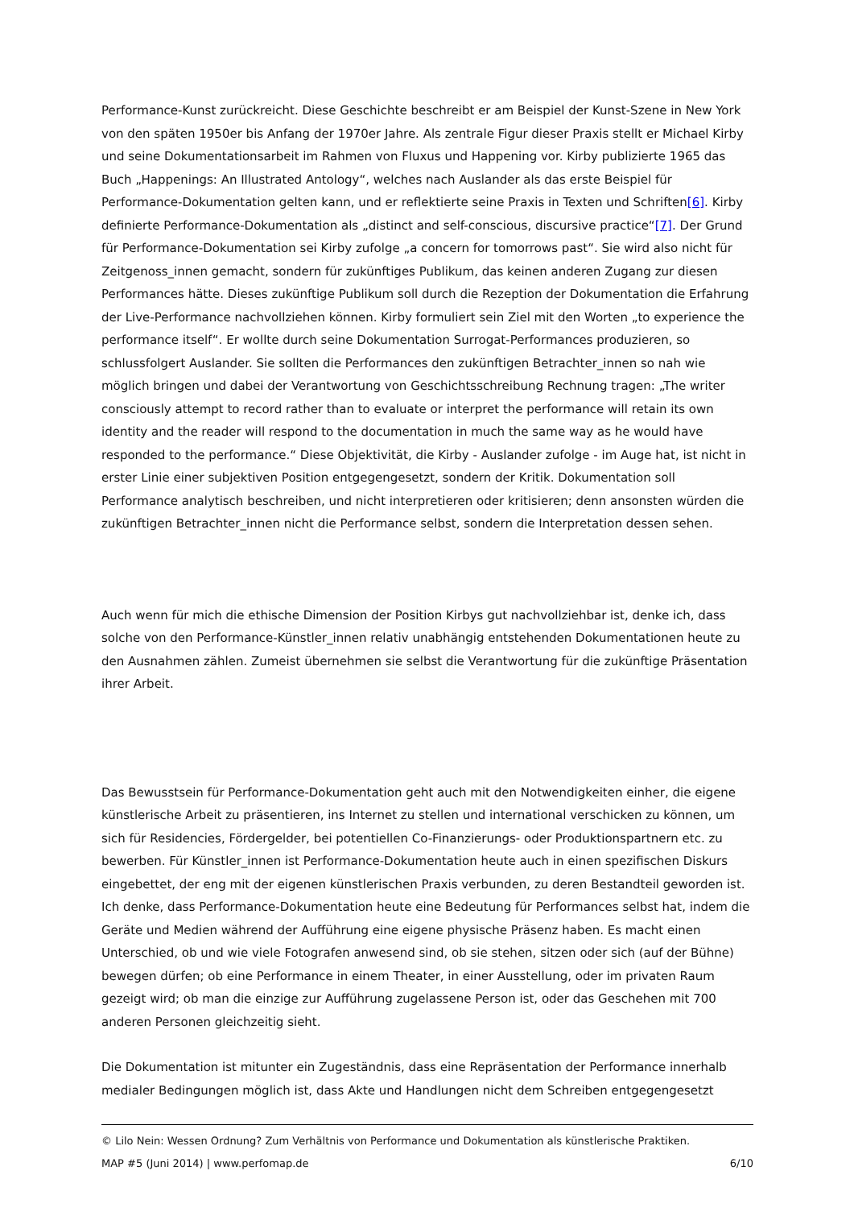Performance-Kunst zurückreicht. Diese Geschichte beschreibt er am Beispiel der Kunst-Szene in New York von den späten 1950er bis Anfang der 1970er Jahre. Als zentrale Figur dieser Praxis stellt er Michael Kirby und seine Dokumentationsarbeit im Rahmen von Fluxus und Happening vor. Kirby publizierte 1965 das Buch „Happenings: An Illustrated Antology“, welches nach Auslander als das erste Beispiel für Performance-Dokumentation gelten kann, und er reflektierte seine Praxis in Texten und Schriften[6]. Kirby definierte Performance-Dokumentation als „distinct and self-conscious, discursive practice“[7]. Der Grund für Performance-Dokumentation sei Kirby zufolge „a concern for tomorrows past“. Sie wird also nicht für Zeitgenoss_innen gemacht, sondern für zukünftiges Publikum, das keinen anderen Zugang zur diesen Performances hätte. Dieses zukünftige Publikum soll durch die Rezeption der Dokumentation die Erfahrung der Live-Performance nachvollziehen können. Kirby formuliert sein Ziel mit den Worten „to experience the performance itself“. Er wollte durch seine Dokumentation Surrogat-Performances produzieren, so schlussfolgert Auslander. Sie sollten die Performances den zukünftigen Betrachter_innen so nah wie möglich bringen und dabei der Verantwortung von Geschichtsschreibung Rechnung tragen: „The writer consciously attempt to record rather than to evaluate or interpret the performance will retain its own identity and the reader will respond to the documentation in much the same way as he would have responded to the performance.“ Diese Objektivität, die Kirby - Auslander zufolge - im Auge hat, ist nicht in erster Linie einer subjektiven Position entgegengesetzt, sondern der Kritik. Dokumentation soll Performance analytisch beschreiben, und nicht interpretieren oder kritisieren; denn ansonsten würden die zukünftigen Betrachter_innen nicht die Performance selbst, sondern die Interpretation dessen sehen.
Auch wenn für mich die ethische Dimension der Position Kirbys gut nachvollziehbar ist, denke ich, dass solche von den Performance-Künstler_innen relativ unabhängig entstehenden Dokumentationen heute zu den Ausnahmen zählen. Zumeist übernehmen sie selbst die Verantwortung für die zukünftige Präsentation ihrer Arbeit.
Das Bewusstsein für Performance-Dokumentation geht auch mit den Notwendigkeiten einher, die eigene künstlerische Arbeit zu präsentieren, ins Internet zu stellen und international verschicken zu können, um sich für Residencies, Fördergelder, bei potentiellen Co-Finanzierungs- oder Produktionspartnern etc. zu bewerben. Für Künstler_innen ist Performance-Dokumentation heute auch in einen spezifischen Diskurs eingebettet, der eng mit der eigenen künstlerischen Praxis verbunden, zu deren Bestandteil geworden ist. Ich denke, dass Performance-Dokumentation heute eine Bedeutung für Performances selbst hat, indem die Geräte und Medien während der Aufführung eine eigene physische Präsenz haben. Es macht einen Unterschied, ob und wie viele Fotografen anwesend sind, ob sie stehen, sitzen oder sich (auf der Bühne) bewegen dürfen; ob eine Performance in einem Theater, in einer Ausstellung, oder im privaten Raum gezeigt wird; ob man die einzige zur Aufführung zugelassene Person ist, oder das Geschehen mit 700 anderen Personen gleichzeitig sieht.
Die Dokumentation ist mitunter ein Zugeständnis, dass eine Repräsentation der Performance innerhalb medialer Bedingungen möglich ist, dass Akte und Handlungen nicht dem Schreiben entgegengesetzt
© Lilo Nein: Wessen Ordnung? Zum Verhältnis von Performance und Dokumentation als künstlerische Praktiken.
MAP #5 (Juni 2014) | www.perfomap.de 6/10